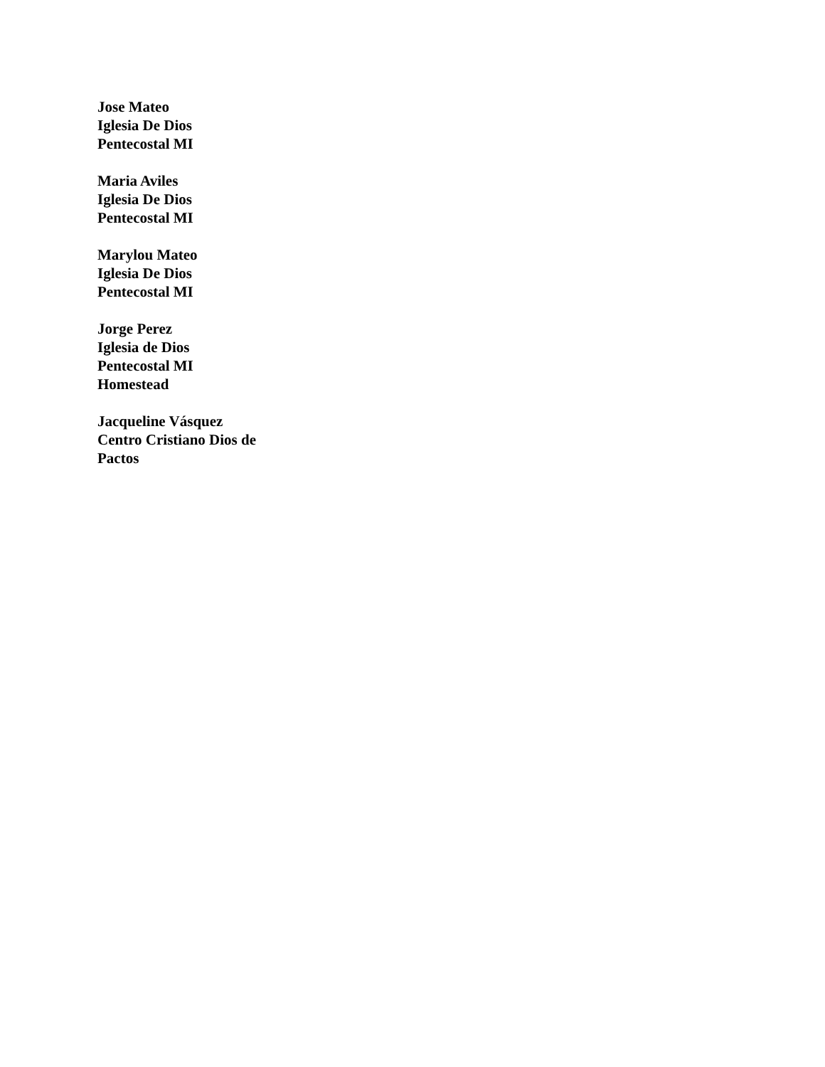Jose Mateo
Iglesia De Dios
Pentecostal MI
Maria Aviles
Iglesia De Dios
Pentecostal MI
Marylou Mateo
Iglesia De Dios
Pentecostal MI
Jorge Perez
Iglesia de Dios
Pentecostal MI
Homestead
Jacqueline Vásquez
Centro Cristiano Dios de
Pactos